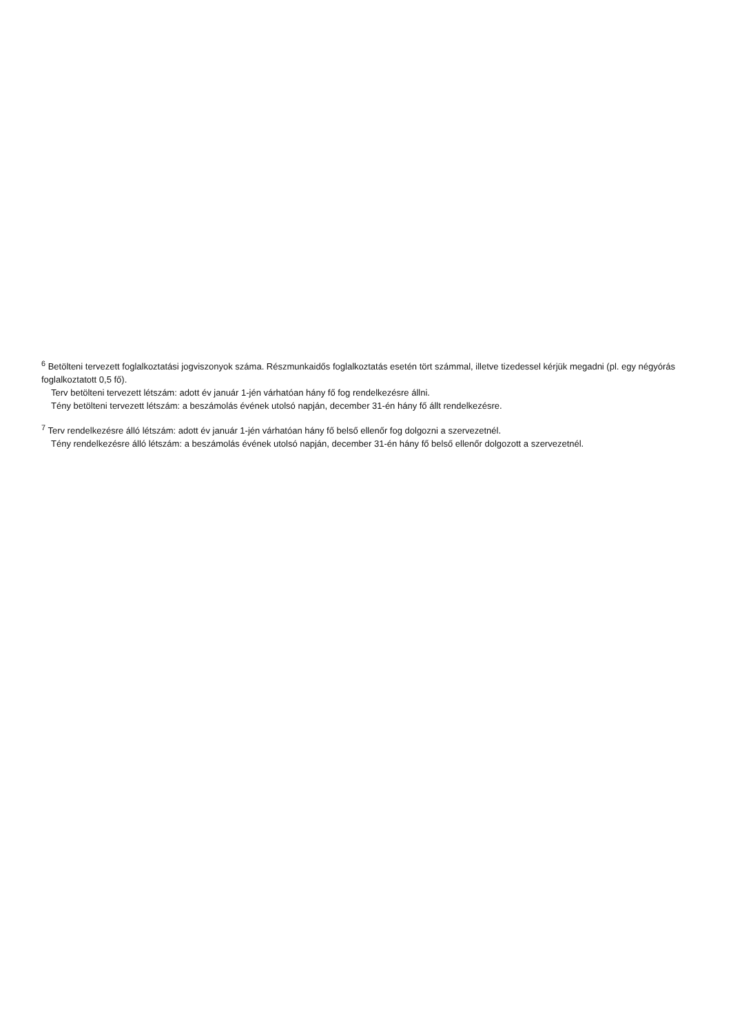<sup>6</sup> Betölteni tervezett foglalkoztatási jogviszonyok száma. Részmunkaidős foglalkoztatás esetén tört számmal, illetve tizedessel kérjük megadni (pl. egy négyórás foglalkoztatott 0,5 fő).
Terv betölteni tervezett létszám: adott év január 1-jén várhatóan hány fő fog rendelkezésre állni.
Tény betölteni tervezett létszám: a beszámolás évének utolsó napján, december 31-én hány fő állt rendelkezésre.
<sup>7</sup> Terv rendelkezésre álló létszám: adott év január 1-jén várhatóan hány fő belső ellenőr fog dolgozni a szervezetnél.
Tény rendelkezésre álló létszám: a beszámolás évének utolsó napján, december 31-én hány fő belső ellenőr dolgozott a szervezetnél.